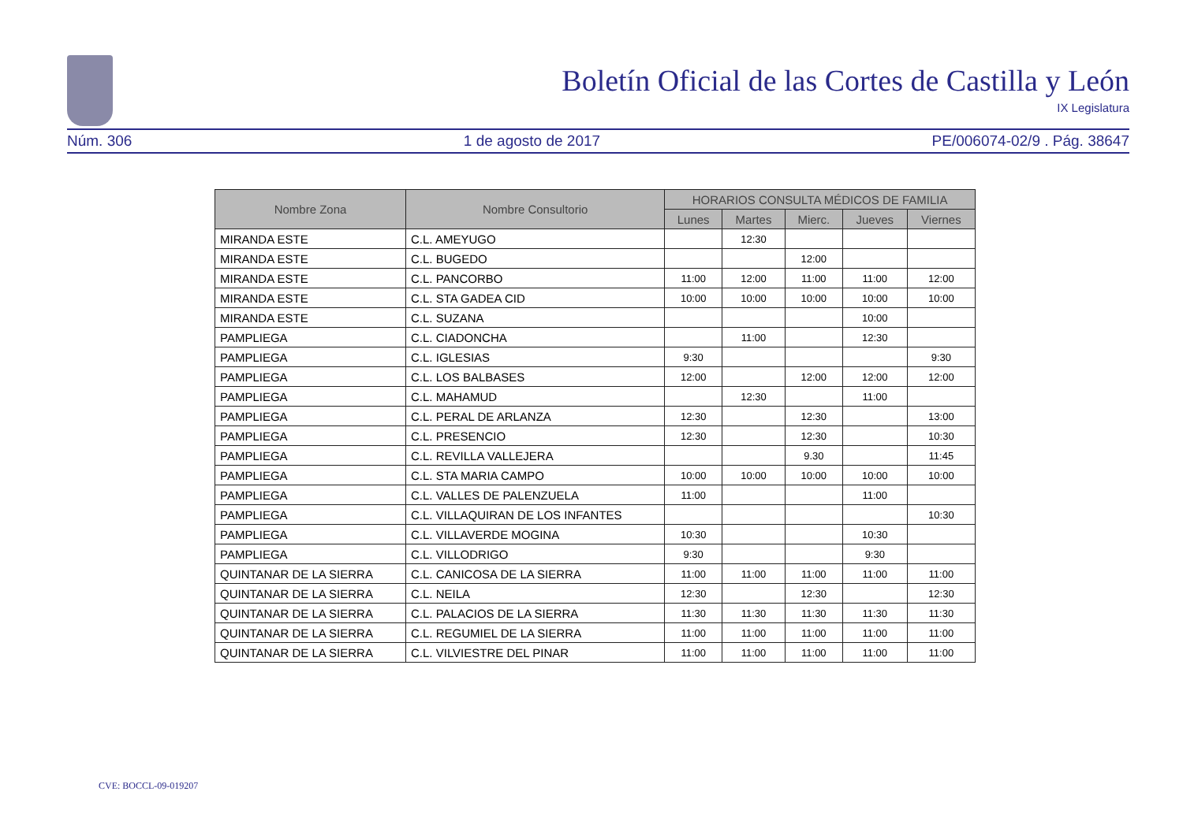Boletín Oficial de las Cortes de Castilla y León
IX Legislatura
Núm. 306 1 de agosto de 2017 PE/006074-02/9 . Pág. 38647
| Nombre Zona | Nombre Consultorio | HORARIOS CONSULTA MÉDICOS DE FAMILIA | | | | |
| --- | --- | --- | --- | --- | --- | --- |
| | | Lunes | Martes | Mierc. | Jueves | Viernes |
| MIRANDA ESTE | C.L. AMEYUGO | | 12:30 | | | |
| MIRANDA ESTE | C.L. BUGEDO | | | 12:00 | | |
| MIRANDA ESTE | C.L. PANCORBO | 11:00 | 12:00 | 11:00 | 11:00 | 12:00 |
| MIRANDA ESTE | C.L. STA GADEA CID | 10:00 | 10:00 | 10:00 | 10:00 | 10:00 |
| MIRANDA ESTE | C.L. SUZANA | | | | 10:00 | |
| PAMPLIEGA | C.L. CIADONCHA | | 11:00 | | 12:30 | |
| PAMPLIEGA | C.L. IGLESIAS | 9:30 | | | | 9:30 |
| PAMPLIEGA | C.L. LOS BALBASES | 12:00 | | 12:00 | 12:00 | 12:00 |
| PAMPLIEGA | C.L. MAHAMUD | | 12:30 | | 11:00 | |
| PAMPLIEGA | C.L. PERAL DE ARLANZA | 12:30 | | 12:30 | | 13:00 |
| PAMPLIEGA | C.L. PRESENCIO | 12:30 | | 12:30 | | 10:30 |
| PAMPLIEGA | C.L. REVILLA VALLEJERA | | | 9.30 | | 11:45 |
| PAMPLIEGA | C.L. STA MARIA CAMPO | 10:00 | 10:00 | 10:00 | 10:00 | 10:00 |
| PAMPLIEGA | C.L. VALLES DE PALENZUELA | 11:00 | | | 11:00 | |
| PAMPLIEGA | C.L. VILLAQUIRAN DE LOS INFANTES | | | | | 10:30 |
| PAMPLIEGA | C.L. VILLAVERDE MOGINA | 10:30 | | | 10:30 | |
| PAMPLIEGA | C.L. VILLODRIGO | 9:30 | | | 9:30 | |
| QUINTANAR DE LA SIERRA | C.L. CANICOSA DE LA SIERRA | 11:00 | 11:00 | 11:00 | 11:00 | 11:00 |
| QUINTANAR DE LA SIERRA | C.L. NEILA | 12:30 | | 12:30 | | 12:30 |
| QUINTANAR DE LA SIERRA | C.L. PALACIOS DE LA SIERRA | 11:30 | 11:30 | 11:30 | 11:30 | 11:30 |
| QUINTANAR DE LA SIERRA | C.L. REGUMIEL DE LA SIERRA | 11:00 | 11:00 | 11:00 | 11:00 | 11:00 |
| QUINTANAR DE LA SIERRA | C.L. VILVIESTRE DEL PINAR | 11:00 | 11:00 | 11:00 | 11:00 | 11:00 |
CVE: BOCCL-09-019207